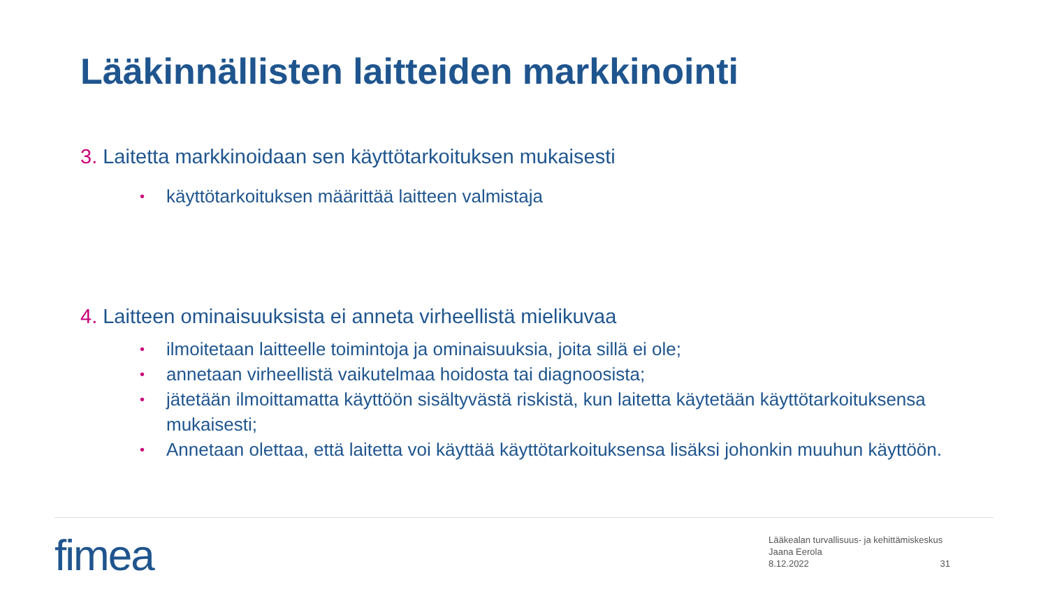Lääkinnällisten laitteiden markkinointi
3. Laitetta markkinoidaan sen käyttötarkoituksen mukaisesti
• käyttötarkoituksen määrittää laitteen valmistaja
4. Laitteen ominaisuuksista ei anneta virheellistä mielikuvaa
• ilmoitetaan laitteelle toimintoja ja ominaisuuksia, joita sillä ei ole;
• annetaan virheellistä vaikutelmaa hoidosta tai diagnoosista;
• jätetään ilmoittamatta käyttöön sisältyvästä riskistä, kun laitetta käytetään käyttötarkoituksensa mukaisesti;
• Annetaan olettaa, että laitetta voi käyttää käyttötarkoituksensa lisäksi johonkin muuhun käyttöön.
fimea
Lääkealan turvallisuus- ja kehittämiskeskus
Jaana Eerola
8.12.2022
31